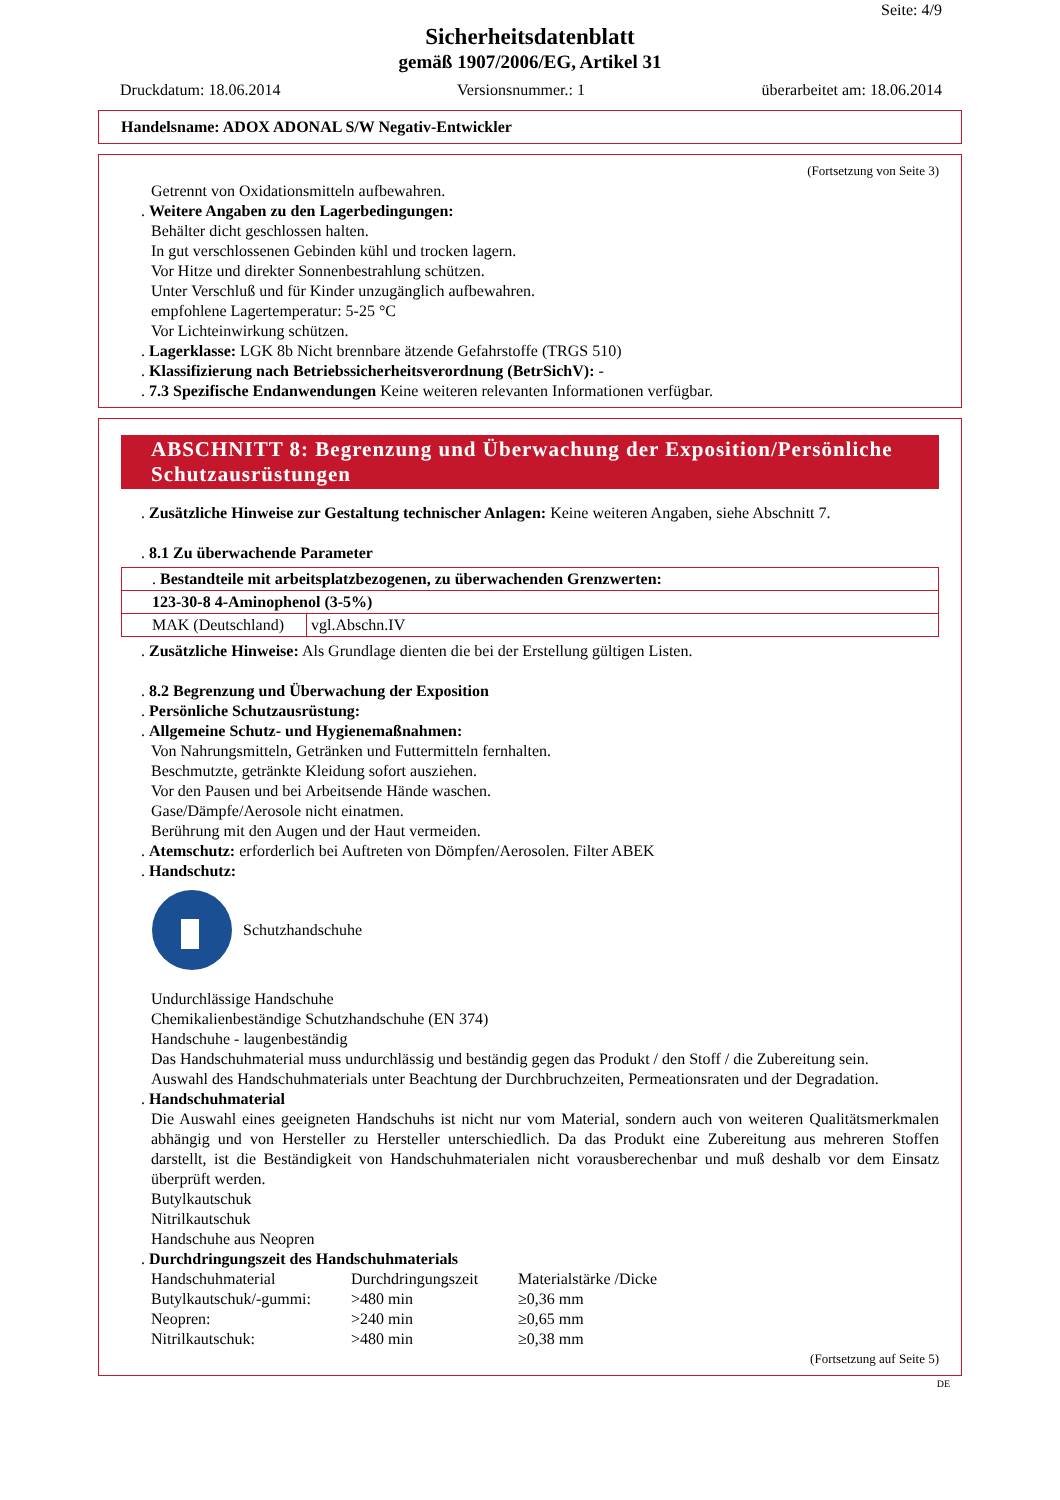Seite: 4/9
Sicherheitsdatenblatt
gemäß 1907/2006/EG, Artikel 31
Druckdatum: 18.06.2014 Versionsnummer.: 1 überarbeitet am: 18.06.2014
Handelsname: ADOX ADONAL S/W Negativ-Entwickler
(Fortsetzung von Seite 3)
Getrennt von Oxidationsmitteln aufbewahren.
. Weitere Angaben zu den Lagerbedingungen:
Behälter dicht geschlossen halten.
In gut verschlossenen Gebinden kühl und trocken lagern.
Vor Hitze und direkter Sonnenbestrahlung schützen.
Unter Verschluß und für Kinder unzugänglich aufbewahren.
empfohlene Lagertemperatur: 5-25 °C
Vor Lichteinwirkung schützen.
. Lagerklasse: LGK 8b Nicht brennbare ätzende Gefahrstoffe (TRGS 510)
. Klassifizierung nach Betriebssicherheitsverordnung (BetrSichV): -
. 7.3 Spezifische Endanwendungen Keine weiteren relevanten Informationen verfügbar.
ABSCHNITT 8: Begrenzung und Überwachung der Exposition/Persönliche Schutzausrüstungen
. Zusätzliche Hinweise zur Gestaltung technischer Anlagen: Keine weiteren Angaben, siehe Abschnitt 7.
. 8.1 Zu überwachende Parameter
| . Bestandteile mit arbeitsplatzbezogenen, zu überwachenden Grenzwerten: | |
| 123-30-8 4-Aminophenol (3-5%) | |
| MAK (Deutschland) | vgl.Abschn.IV |
. Zusätzliche Hinweise: Als Grundlage dienten die bei der Erstellung gültigen Listen.
. 8.2 Begrenzung und Überwachung der Exposition
. Persönliche Schutzausrüstung:
. Allgemeine Schutz- und Hygienemaßnahmen:
Von Nahrungsmitteln, Getränken und Futtermitteln fernhalten.
Beschmutzte, getränkte Kleidung sofort ausziehen.
Vor den Pausen und bei Arbeitsende Hände waschen.
Gase/Dämpfe/Aerosole nicht einatmen.
Berührung mit den Augen und der Haut vermeiden.
. Atemschutz: erforderlich bei Auftreten von Dömpfen/Aerosolen. Filter ABEK
. Handschutz:
Schutzhandschuhe
Undurchlässige Handschuhe
Chemikalienbeständige Schutzhandschuhe (EN 374)
Handschuhe - laugenbeständig
Das Handschuhmaterial muss undurchlässig und beständig gegen das Produkt / den Stoff / die Zubereitung sein.
Auswahl des Handschuhmaterials unter Beachtung der Durchbruchzeiten, Permeationsraten und der Degradation.
. Handschuhmaterial
Die Auswahl eines geeigneten Handschuhs ist nicht nur vom Material, sondern auch von weiteren Qualitätsmerkmalen abhängig und von Hersteller zu Hersteller unterschiedlich. Da das Produkt eine Zubereitung aus mehreren Stoffen darstellt, ist die Beständigkeit von Handschuhmaterialen nicht vorausberechenbar und muß deshalb vor dem Einsatz überprüft werden.
Butylkautschuk
Nitrilkautschuk
Handschuhe aus Neopren
. Durchdringungszeit des Handschuhmaterials
| Handschuhmaterial | Durchdringungszeit | Materialstärke /Dicke |
| Butylkautschuk/-gummi: | >480 min | ≥0,36 mm |
| Neopren: | >240 min | ≥0,65 mm |
| Nitrilkautschuk: | >480 min | ≥0,38 mm |
(Fortsetzung auf Seite 5)
DE